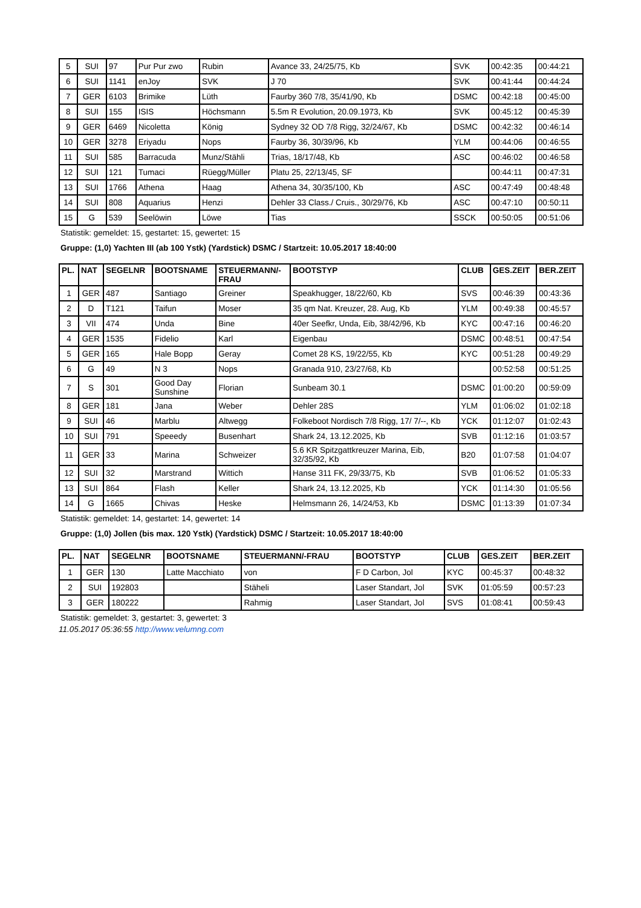| 5 | SUI | 97 | Pur Pur zwo | Rubin | Avance 33, 24/25/75, Kb | SVK | 00:42:35 | 00:44:21 |
| 6 | SUI | 1141 | enJoy | SVK | J 70 | SVK | 00:41:44 | 00:44:24 |
| 7 | GER | 6103 | Brimike | Lüth | Faurby 360 7/8, 35/41/90, Kb | DSMC | 00:42:18 | 00:45:00 |
| 8 | SUI | 155 | ISIS | Höchsmann | 5.5m R Evolution, 20.09.1973, Kb | SVK | 00:45:12 | 00:45:39 |
| 9 | GER | 6469 | Nicoletta | König | Sydney 32 OD 7/8 Rigg, 32/24/67, Kb | DSMC | 00:42:32 | 00:46:14 |
| 10 | GER | 3278 | Eriyadu | Nops | Faurby 36, 30/39/96, Kb | YLM | 00:44:06 | 00:46:55 |
| 11 | SUI | 585 | Barracuda | Munz/Stähli | Trias, 18/17/48, Kb | ASC | 00:46:02 | 00:46:58 |
| 12 | SUI | 121 | Tumaci | Rüegg/Müller | Platu 25, 22/13/45, SF | | 00:44:11 | 00:47:31 |
| 13 | SUI | 1766 | Athena | Haag | Athena 34, 30/35/100, Kb | ASC | 00:47:49 | 00:48:48 |
| 14 | SUI | 808 | Aquarius | Henzi | Dehler 33 Class./ Cruis., 30/29/76, Kb | ASC | 00:47:10 | 00:50:11 |
| 15 | G | 539 | Seelöwin | Löwe | Tias | SSCK | 00:50:05 | 00:51:06 |
Statistik: gemeldet: 15, gestartet: 15, gewertet: 15
Gruppe: (1,0) Yachten III (ab 100 Ystk) (Yardstick) DSMC / Startzeit: 10.05.2017 18:40:00
| PL. | NAT | SEGELNR | BOOTSNAME | STEUERMANN/- FRAU | BOOTSTYP | CLUB | GES.ZEIT | BER.ZEIT |
| --- | --- | --- | --- | --- | --- | --- | --- | --- |
| 1 | GER | 487 | Santiago | Greiner | Speakhugger, 18/22/60, Kb | SVS | 00:46:39 | 00:43:36 |
| 2 | D | T121 | Taifun | Moser | 35 qm Nat. Kreuzer, 28. Aug, Kb | YLM | 00:49:38 | 00:45:57 |
| 3 | VII | 474 | Unda | Bine | 40er Seefkr, Unda, Eib, 38/42/96, Kb | KYC | 00:47:16 | 00:46:20 |
| 4 | GER | 1535 | Fidelio | Karl | Eigenbau | DSMC | 00:48:51 | 00:47:54 |
| 5 | GER | 165 | Hale Bopp | Geray | Comet 28 KS, 19/22/55, Kb | KYC | 00:51:28 | 00:49:29 |
| 6 | G | 49 | N 3 | Nops | Granada 910, 23/27/68, Kb | | 00:52:58 | 00:51:25 |
| 7 | S | 301 | Good Day Sunshine | Florian | Sunbeam 30.1 | DSMC | 01:00:20 | 00:59:09 |
| 8 | GER | 181 | Jana | Weber | Dehler 28S | YLM | 01:06:02 | 01:02:18 |
| 9 | SUI | 46 | Marblu | Altwegg | Folkeboot Nordisch 7/8 Rigg, 17/ 7/--, Kb | YCK | 01:12:07 | 01:02:43 |
| 10 | SUI | 791 | Speeedy | Busenhart | Shark 24, 13.12.2025, Kb | SVB | 01:12:16 | 01:03:57 |
| 11 | GER | 33 | Marina | Schweizer | 5.6 KR Spitzgattkreuzer Marina, Eib, 32/35/92, Kb | B20 | 01:07:58 | 01:04:07 |
| 12 | SUI | 32 | Marstrand | Wittich | Hanse 311 FK, 29/33/75, Kb | SVB | 01:06:52 | 01:05:33 |
| 13 | SUI | 864 | Flash | Keller | Shark 24, 13.12.2025, Kb | YCK | 01:14:30 | 01:05:56 |
| 14 | G | 1665 | Chivas | Heske | Helmsmann 26, 14/24/53, Kb | DSMC | 01:13:39 | 01:07:34 |
Statistik: gemeldet: 14, gestartet: 14, gewertet: 14
Gruppe: (1,0) Jollen (bis max. 120 Ystk) (Yardstick) DSMC / Startzeit: 10.05.2017 18:40:00
| PL. | NAT | SEGELNR | BOOTSNAME | STEUERMANN/-FRAU | BOOTSTYP | CLUB | GES.ZEIT | BER.ZEIT |
| --- | --- | --- | --- | --- | --- | --- | --- | --- |
| 1 | GER | 130 | Latte Macchiato | von | F D Carbon, Jol | KYC | 00:45:37 | 00:48:32 |
| 2 | SUI | 192803 | | Stäheli | Laser Standart, Jol | SVK | 01:05:59 | 00:57:23 |
| 3 | GER | 180222 | | Rahmig | Laser Standart, Jol | SVS | 01:08:41 | 00:59:43 |
Statistik: gemeldet: 3, gestartet: 3, gewertet: 3
11.05.2017 05:36:55 http://www.velumng.com